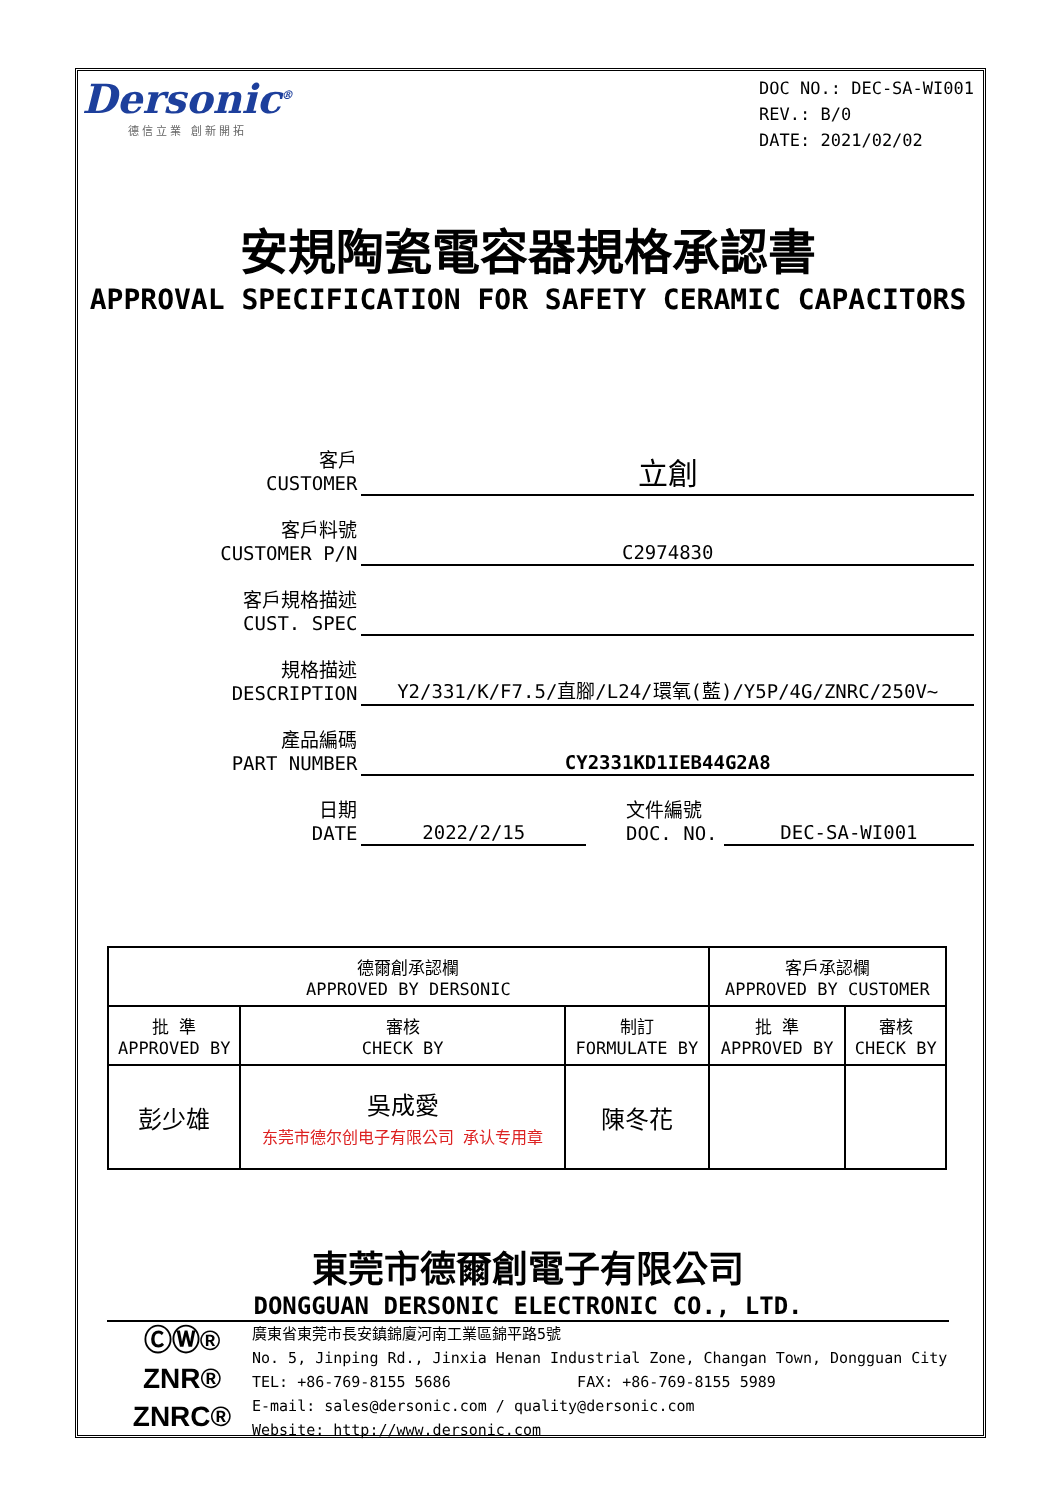Dersonic<sup>®</sup>
德信立業 創新開拓
DOC NO.: DEC-SA-WI001
REV.: B/0
DATE: 2021/02/02
安規陶瓷電容器規格承認書
APPROVAL SPECIFICATION FOR SAFETY CERAMIC CAPACITORS
| 客戶 CUSTOMER | 立創 | | |
| 客戶料號 CUSTOMER P/N | C2974830 | | |
| 客戶規格描述 CUST. SPEC | | | |
| 規格描述 DESCRIPTION | Y2/331/K/F7.5/直腳/L24/環氧(藍)/Y5P/4G/ZNRC/250V~ | | |
| 產品編碼 PART NUMBER | CY2331KD1IEB44G2A8 | | |
| 日期 DATE | 2022/2/15 | 文件編號 DOC. NO. | DEC-SA-WI001 |
| 德爾創承認欄 APPROVED BY DERSONIC | | | 客戶承認欄 APPROVED BY CUSTOMER | |
| 批 準 APPROVED BY | 審核 CHECK BY | 制訂 FORMULATE BY | 批 準 APPROVED BY | 審核 CHECK BY |
| 彭少雄 | 吳成愛 东莞市德尔创电子有限公司 承认专用章 | 陳冬花 | | |
東莞市德爾創電子有限公司
DONGGUAN DERSONIC ELECTRONIC CO., LTD.
ⒸⓌ®
ZNR®
ZNRC®
廣東省東莞市長安鎮錦廈河南工業區錦平路5號
No. 5, Jinping Rd., Jinxia Henan Industrial Zone, Changan Town, Dongguan City
TEL: +86-769-8155 5686 FAX: +86-769-8155 5989
E-mail: sales@dersonic.com / quality@dersonic.com
Website: http://www.dersonic.com